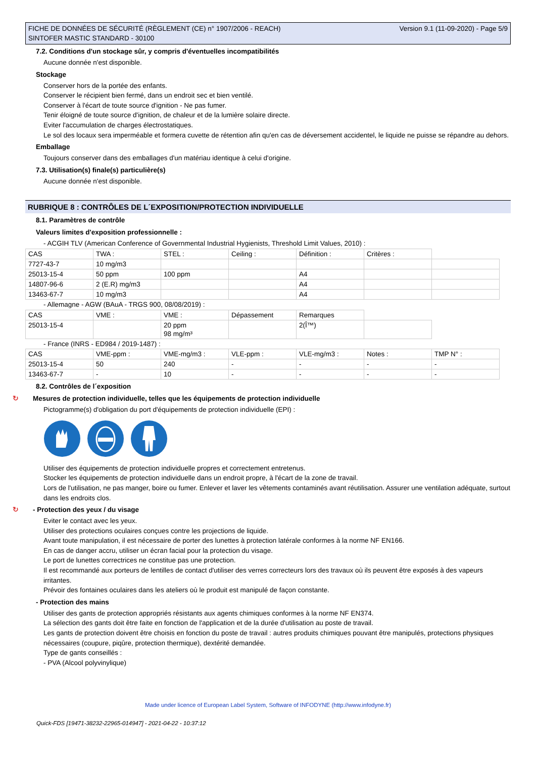FICHE DE DONNÉES DE SÉCURITÉ (RÈGLEMENT (CE) n° 1907/2006 - REACH)
SINTOFER MASTIC STANDARD - 30100
Version 9.1 (11-09-2020) - Page 5/9
7.2. Conditions d'un stockage sûr, y compris d'éventuelles incompatibilités
Aucune donnée n'est disponible.
Stockage
Conserver hors de la portée des enfants.
Conserver le récipient bien fermé, dans un endroit sec et bien ventilé.
Conserver à l'écart de toute source d'ignition - Ne pas fumer.
Tenir éloigné de toute source d'ignition, de chaleur et de la lumière solaire directe.
Eviter l'accumulation de charges électrostatiques.
Le sol des locaux sera imperméable et formera cuvette de rétention afin qu'en cas de déversement accidentel, le liquide ne puisse se répandre au dehors.
Emballage
Toujours conserver dans des emballages d'un matériau identique à celui d'origine.
7.3. Utilisation(s) finale(s) particulière(s)
Aucune donnée n'est disponible.
RUBRIQUE 8 : CONTRÔLES DE L´EXPOSITION/PROTECTION INDIVIDUELLE
8.1. Paramètres de contrôle
Valeurs limites d'exposition professionnelle :
- ACGIH TLV (American Conference of Governmental Industrial Hygienists, Threshold Limit Values, 2010) :
| CAS | TWA : | STEL : | Ceiling : | Définition : | Critères : | |
| 7727-43-7 | 10 mg/m3 | | | | | |
| 25013-15-4 | 50 ppm | 100 ppm | | A4 | | |
| 14807-96-6 | 2 (E.R) mg/m3 | | | A4 | | |
| 13463-67-7 | 10 mg/m3 | | | A4 | | |
- Allemagne - AGW (BAuA - TRGS 900, 08/08/2019) :
| CAS | VME : | VME : | Dépassement | Remarques | |
| 25013-15-4 | | 20 ppm 98 mg/m³ | | 2(Î™) | |
- France (INRS - ED984 / 2019-1487) :
| CAS | VME-ppm : | VME-mg/m3 : | VLE-ppm : | VLE-mg/m3 : | Notes : | TMP N° : |
| 25013-15-4 | 50 | 240 | - | - | - | - |
| 13463-67-7 | - | 10 | - | - | - | - |
8.2. Contrôles de l´exposition
↻ Mesures de protection individuelle, telles que les équipements de protection individuelle
Pictogramme(s) d'obligation du port d'équipements de protection individuelle (EPI) :
Utiliser des équipements de protection individuelle propres et correctement entretenus.
Stocker les équipements de protection individuelle dans un endroit propre, à l'écart de la zone de travail.
Lors de l'utilisation, ne pas manger, boire ou fumer. Enlever et laver les vêtements contaminés avant réutilisation. Assurer une ventilation adéquate, surtout dans les endroits clos.
↻ - Protection des yeux / du visage
Eviter le contact avec les yeux.
Utiliser des protections oculaires conçues contre les projections de liquide.
Avant toute manipulation, il est nécessaire de porter des lunettes à protection latérale conformes à la norme NF EN166.
En cas de danger accru, utiliser un écran facial pour la protection du visage.
Le port de lunettes correctrices ne constitue pas une protection.
Il est recommandé aux porteurs de lentilles de contact d'utiliser des verres correcteurs lors des travaux où ils peuvent être exposés à des vapeurs irritantes.
Prévoir des fontaines oculaires dans les ateliers où le produit est manipulé de façon constante.
- Protection des mains
Utiliser des gants de protection appropriés résistants aux agents chimiques conformes à la norme NF EN374.
La sélection des gants doit être faite en fonction de l'application et de la durée d'utilisation au poste de travail.
Les gants de protection doivent être choisis en fonction du poste de travail : autres produits chimiques pouvant être manipulés, protections physiques nécessaires (coupure, piqûre, protection thermique), dextérité demandée.
Type de gants conseillés :
- PVA (Alcool polyvinylique)
Made under licence of European Label System, Software of INFODYNE (http://www.infodyne.fr)
Quick-FDS [19471-38232-22965-014947] - 2021-04-22 - 10:37:12